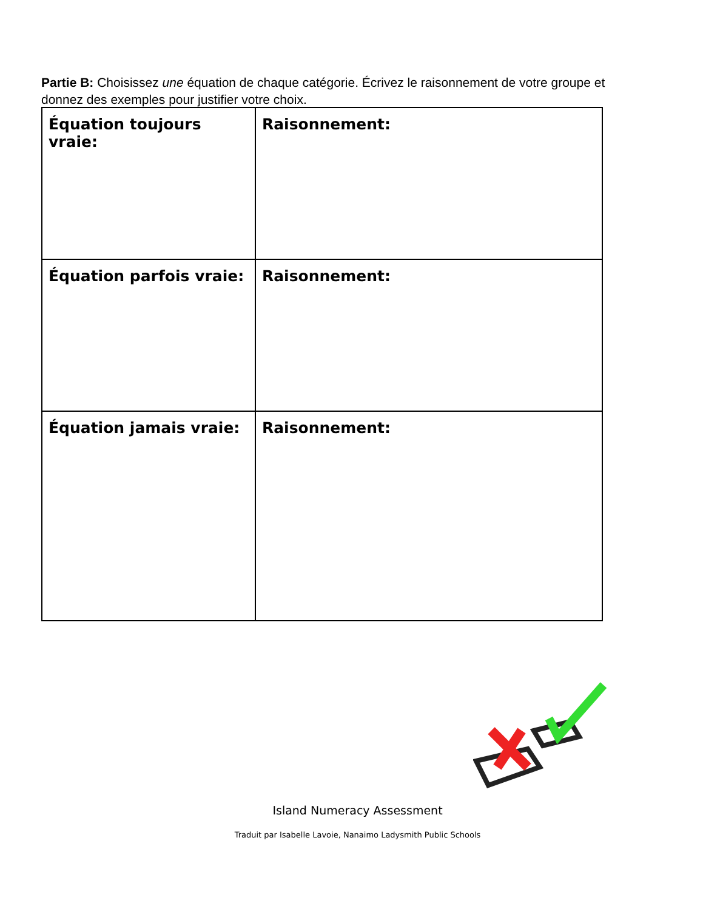Partie B: Choisissez une équation de chaque catégorie. Écrivez le raisonnement de votre groupe et donnez des exemples pour justifier votre choix.
| Équation toujours vraie: | Raisonnement: |
| Équation parfois vraie: | Raisonnement: |
| Équation jamais vraie: | Raisonnement: |
Island Numeracy Assessment
Traduit par Isabelle Lavoie, Nanaimo Ladysmith Public Schools